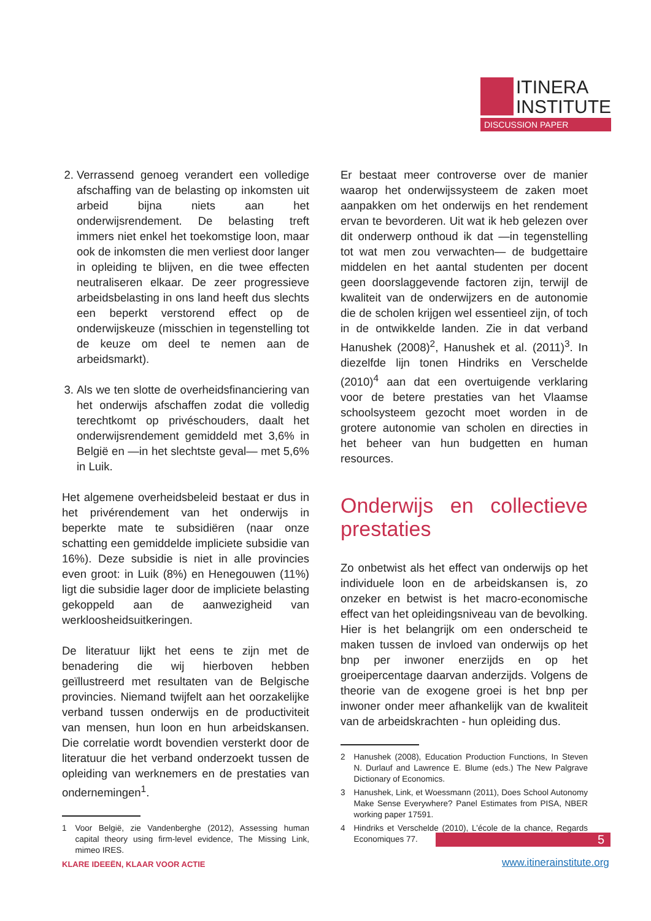ITINERA
INSTITUTE
DISCUSSION PAPER
2. Verrassend genoeg verandert een volledige afschaffing van de belasting op inkomsten uit arbeid bijna niets aan het onderwijsrendement. De belasting treft immers niet enkel het toekomstige loon, maar ook de inkomsten die men verliest door langer in opleiding te blijven, en die twee effecten neutraliseren elkaar. De zeer progressieve arbeidsbelasting in ons land heeft dus slechts een beperkt verstorend effect op de onderwijskeuze (misschien in tegenstelling tot de keuze om deel te nemen aan de arbeidsmarkt).
3. Als we ten slotte de overheidsfinanciering van het onderwijs afschaffen zodat die volledig terechtkomt op privéschouders, daalt het onderwijsrendement gemiddeld met 3,6% in België en —in het slechtste geval— met 5,6% in Luik.
Het algemene overheidsbeleid bestaat er dus in het privérendement van het onderwijs in beperkte mate te subsidiëren (naar onze schatting een gemiddelde impliciete subsidie van 16%). Deze subsidie is niet in alle provincies even groot: in Luik (8%) en Henegouwen (11%) ligt die subsidie lager door de impliciete belasting gekoppeld aan de aanwezigheid van werkloosheidsuitkeringen.
De literatuur lijkt het eens te zijn met de benadering die wij hierboven hebben geïllustreerd met resultaten van de Belgische provincies. Niemand twijfelt aan het oorzakelijke verband tussen onderwijs en de productiviteit van mensen, hun loon en hun arbeidskansen. Die correlatie wordt bovendien versterkt door de literatuur die het verband onderzoekt tussen de opleiding van werknemers en de prestaties van ondernemingen<sup>1</sup>.
1 Voor België, zie Vandenberghe (2012), Assessing human capital theory using firm-level evidence, The Missing Link, mimeo IRES.
Er bestaat meer controverse over de manier waarop het onderwijssysteem de zaken moet aanpakken om het onderwijs en het rendement ervan te bevorderen. Uit wat ik heb gelezen over dit onderwerp onthoud ik dat —in tegenstelling tot wat men zou verwachten— de budgettaire middelen en het aantal studenten per docent geen doorslaggevende factoren zijn, terwijl de kwaliteit van de onderwijzers en de autonomie die de scholen krijgen wel essentieel zijn, of toch in de ontwikkelde landen. Zie in dat verband Hanushek (2008)<sup>2</sup>, Hanushek et al. (2011)<sup>3</sup>. In diezelfde lijn tonen Hindriks en Verschelde (2010)<sup>4</sup> aan dat een overtuigende verklaring voor de betere prestaties van het Vlaamse schoolsysteem gezocht moet worden in de grotere autonomie van scholen en directies in het beheer van hun budgetten en human resources.
Onderwijs en collectieve prestaties
Zo onbetwist als het effect van onderwijs op het individuele loon en de arbeidskansen is, zo onzeker en betwist is het macro-economische effect van het opleidingsniveau van de bevolking. Hier is het belangrijk om een onderscheid te maken tussen de invloed van onderwijs op het bnp per inwoner enerzijds en op het groeipercentage daarvan anderzijds. Volgens de theorie van de exogene groei is het bnp per inwoner onder meer afhankelijk van de kwaliteit van de arbeidskrachten - hun opleiding dus.
2 Hanushek (2008), Education Production Functions, In Steven N. Durlauf and Lawrence E. Blume (eds.) The New Palgrave Dictionary of Economics.
3 Hanushek, Link, et Woessmann (2011), Does School Autonomy Make Sense Everywhere? Panel Estimates from PISA, NBER working paper 17591.
4 Hindriks et Verschelde (2010), L’école de la chance, Regards Economiques 77.
5
KLARE IDEEËN, KLAAR VOOR ACTIE www.itinerainstitute.org